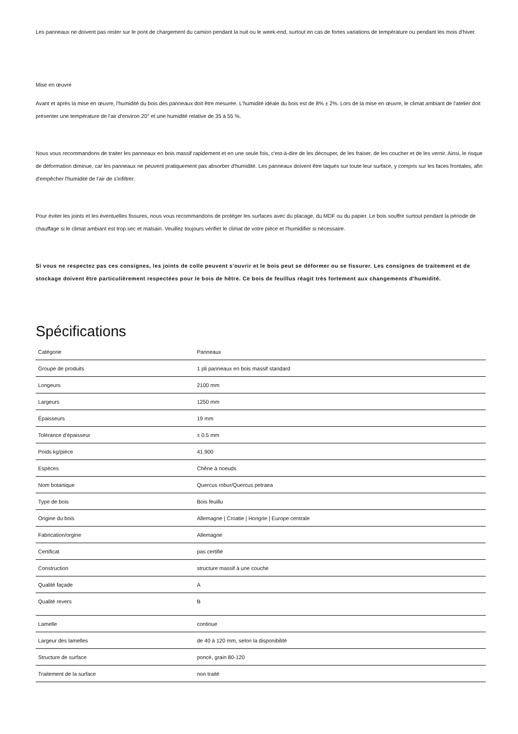Les panneaux ne doivent pas rester sur le pont de chargement du camion pendant la nuit ou le week-end, surtout en cas de fortes variations de température ou pendant les mois d'hiver.
Mise en œuvre
Avant et après la mise en œuvre, l'humidité du bois des panneaux doit être mesurée. L'humidité idéale du bois est de 8% ± 2%. Lors de la mise en œuvre, le climat ambiant de l'atelier doit présenter une température de l'air d'environ 20° et une humidité relative de 35 à 55 %.
Nous vous recommandons de traiter les panneaux en bois massif rapidement et en une seule fois, c'est-à-dire de les découper, de les fraiser, de les coucher et de les vernir. Ainsi, le risque de déformation diminue, car les panneaux ne peuvent pratiquement pas absorber d'humidité. Les panneaux doivent être laqués sur toute leur surface, y compris sur les faces frontales, afin d'empêcher l'humidité de l'air de s'infiltrer.
Pour éviter les joints et les éventuelles fissures, nous vous recommandons de protéger les surfaces avec du placage, du MDF ou du papier. Le bois souffre surtout pendant la période de chauffage si le climat ambiant est trop sec et malsain. Veuillez toujours vérifier le climat de votre pièce et l'humidifier si nécessaire.
Si vous ne respectez pas ces consignes, les joints de colle peuvent s'ouvrir et le bois peut se déformer ou se fissurer. Les consignes de traitement et de stockage doivent être particulièrement respectées pour le bois de hêtre. Ce bois de feuillus réagit très fortement aux changements d'humidité.
Spécifications
| Catégorie | Panneaux |
| Groupe de produits | 1 pli panneaux en bois massif standard |
| Longeurs | 2100 mm |
| Largeurs | 1250 mm |
| Épaisseurs | 19 mm |
| Tolérance d'épaisseur | ± 0.5 mm |
| Poids kg/pièce | 41.900 |
| Espèces | Chêne à noeuds |
| Nom botanique | Quercus robur/Quercus petraea |
| Type de bois | Bois feuillu |
| Origine du bois | Allemagne / Croatie / Hongrie / Europe centrale |
| Fabrication/orgine | Allemagne |
| Certificat | pas certifié |
| Construction | structure massif à une couche |
| Qualité façade | A |
| Qualité revers | B |
| Lamelle | continue |
| Largeur des lamelles | de 40 à 120 mm, selon la disponibilité |
| Structure de surface | poncé, grain 80-120 |
| Traitement de la surface | non traité |